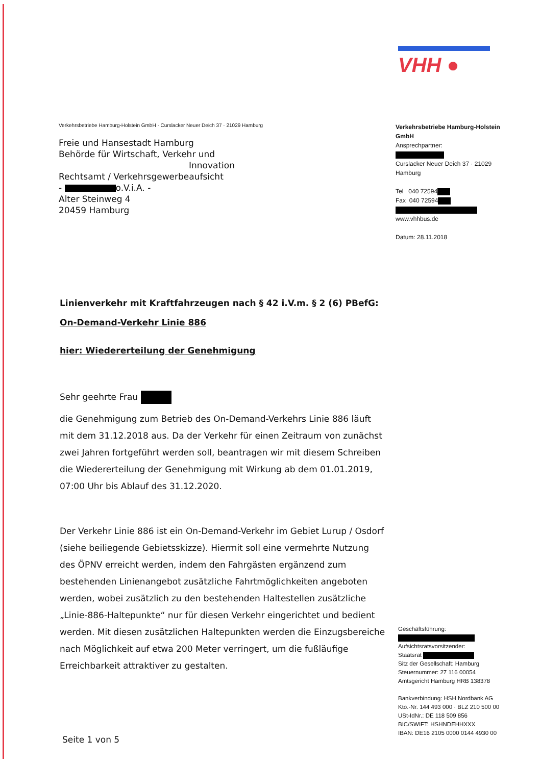VHH ●
Verkehrsbetriebe Hamburg-Holstein GmbH · Curslacker Neuer Deich 37 · 21029 Hamburg
Freie und Hansestadt Hamburg
Behörde für Wirtschaft, Verkehr und
Innovation
Rechtsamt / Verkehrsgewerbeaufsicht
- o.V.i.A. -
Alter Steinweg 4
20459 Hamburg
Verkehrsbetriebe Hamburg-Holstein GmbH
Ansprechpartner:
Curslacker Neuer Deich 37 · 21029 Hamburg
Tel 040 72594
Fax 040 72594
www.vhhbus.de
Datum: 28.11.2018
Linienverkehr mit Kraftfahrzeugen nach § 42 i.V.m. § 2 (6) PBefG:
On-Demand-Verkehr Linie 886
hier: Wiedererteilung der Genehmigung
Sehr geehrte Frau
die Genehmigung zum Betrieb des On-Demand-Verkehrs Linie 886 läuft mit dem 31.12.2018 aus. Da der Verkehr für einen Zeitraum von zunächst zwei Jahren fortgeführt werden soll, beantragen wir mit diesem Schreiben die Wiedererteilung der Genehmigung mit Wirkung ab dem 01.01.2019, 07:00 Uhr bis Ablauf des 31.12.2020.
Der Verkehr Linie 886 ist ein On-Demand-Verkehr im Gebiet Lurup / Osdorf (siehe beiliegende Gebietsskizze). Hiermit soll eine vermehrte Nutzung des ÖPNV erreicht werden, indem den Fahrgästen ergänzend zum bestehenden Linienangebot zusätzliche Fahrtmöglichkeiten angeboten werden, wobei zusätzlich zu den bestehenden Haltestellen zusätzliche „Linie-886-Haltepunkte“ nur für diesen Verkehr eingerichtet und bedient werden. Mit diesen zusätzlichen Haltepunkten werden die Einzugsbereiche nach Möglichkeit auf etwa 200 Meter verringert, um die fußläufige Erreichbarkeit attraktiver zu gestalten.
Geschäftsführung:
Aufsichtsratsvorsitzender:
Staatsrat
Sitz der Gesellschaft: Hamburg
Steuernummer: 27 116 00054
Amtsgericht Hamburg HRB 138378
Bankverbindung: HSH Nordbank AG
Kto.-Nr. 144 493 000 · BLZ 210 500 00
USt-IdNr.: DE 118 509 856
BIC/SWIFT: HSHNDEHHXXX
IBAN: DE16 2105 0000 0144 4930 00
Seite 1 von 5